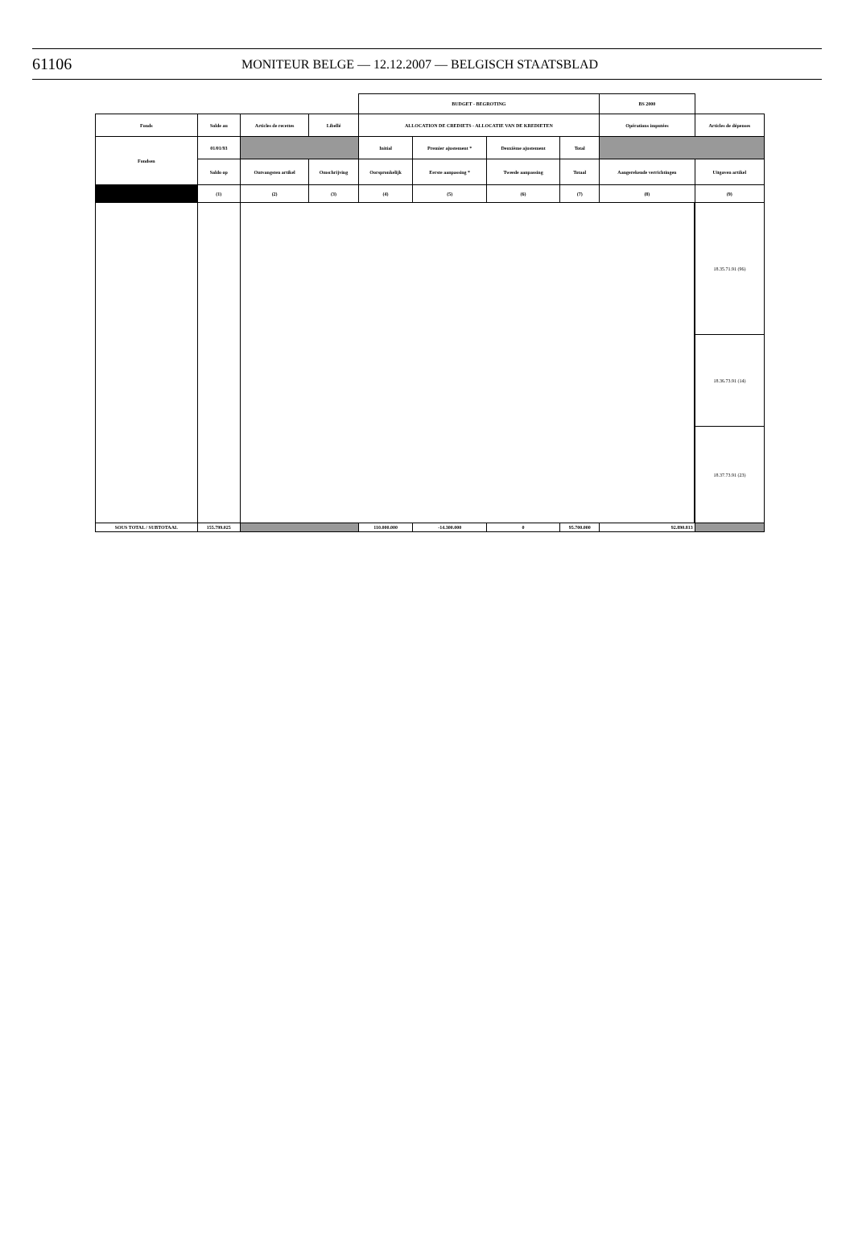61106 MONITEUR BELGE — 12.12.2007 — BELGISCH STAATSBLAD
| | | | | BUDGET - BEGROTING | | | | BS 2000 | |
| Fonds | Solde au | Articles de recettes | Libellé | ALLOCATION DE CREDIETS - ALLOCATIE VAN DE KREDIETEN | | | | Opérations imputées | Articles de dépenses |
| Fondsen | 01/01/93 | | | Initial | Premier ajustement * | Deuxième ajustement | Total | | |
| | Saldo op | Ontvangsten artikel | Omschrijving | Oorspronkelijk | Eerste aanpassing * | Tweede aanpassing | Totaal | Aangerekende verrichtingen | Uitgaven artikel |
| | (1) | (2) | (3) | (4) | (5) | (6) | (7) | (8) | (9) |
| | | | | | | | | | 18.35.71.91 (96) |
| | | | | | | | | | 18.36.73.91 (14) |
| | | | | | | | | | 18.37.73.91 (23) |
| SOUS TOTAL / SUBTOTAAL | 155.799.025 | | | 110.000.000 | -14.300.000 | 0 | 95.700.000 | 92.890.813 | |